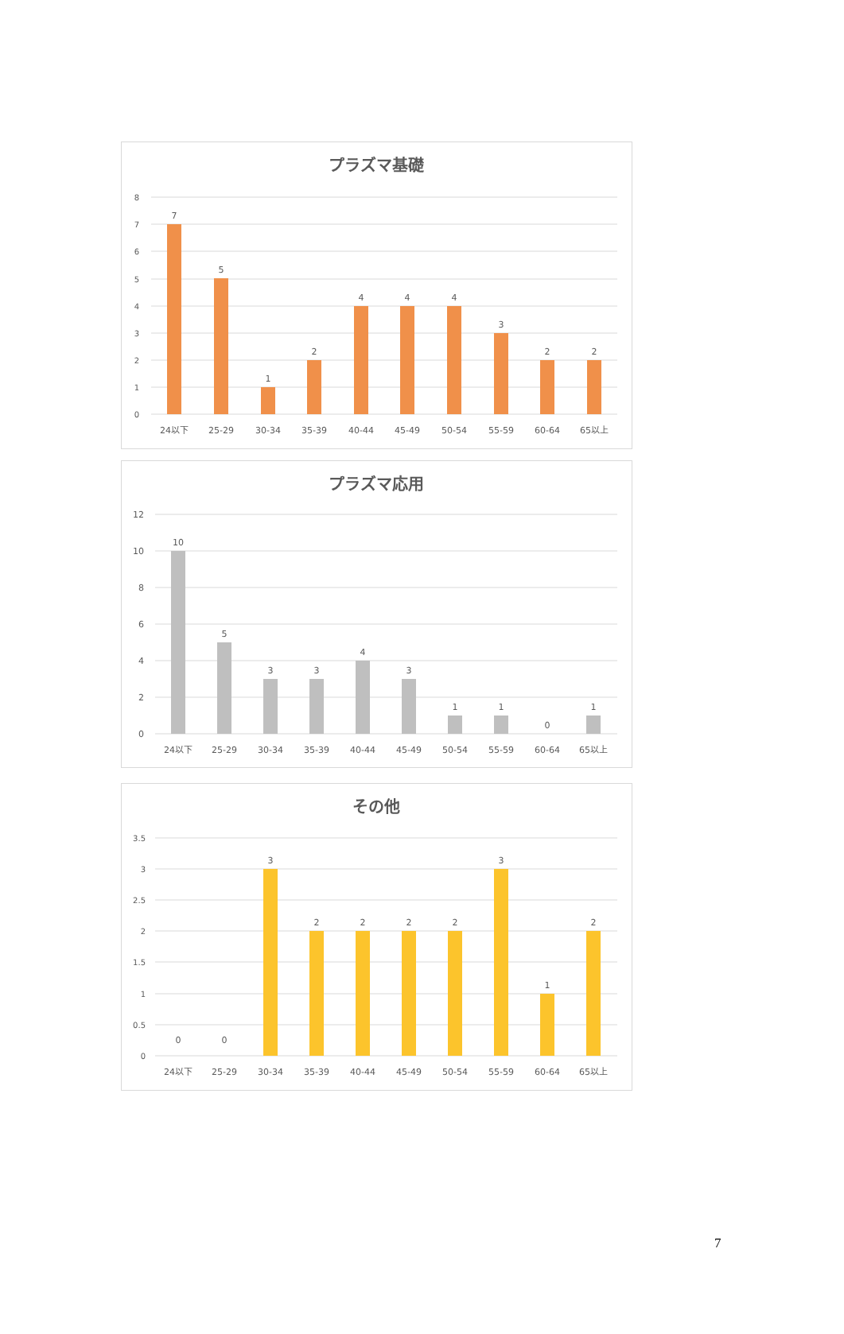プラズマ基礎
8
7
6
5
4
3
2
1
0
7
5
1
2
4
4
4
3
2
2
24以下
25-29
30-34
35-39
40-44
45-49
50-54
55-59
60-64
65以上
プラズマ応用
12
10
8
6
4
2
0
10
5
3
3
4
3
1
1
0
1
24以下
25-29
30-34
35-39
40-44
45-49
50-54
55-59
60-64
65以上
その他
3.5
3
2.5
2
1.5
1
0.5
0
0
0
3
2
2
2
2
3
1
2
24以下
25-29
30-34
35-39
40-44
45-49
50-54
55-59
60-64
65以上
7